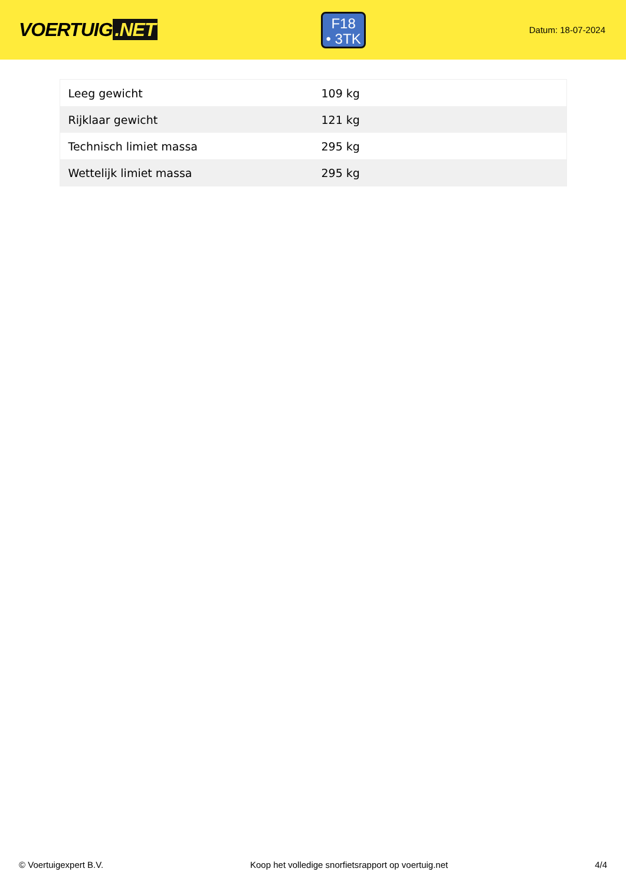VOERTUIG.NET
F18
• 3TK
Datum: 18-07-2024
| Leeg gewicht | 109 kg |
| Rijklaar gewicht | 121 kg |
| Technisch limiet massa | 295 kg |
| Wettelijk limiet massa | 295 kg |
© Voertuigexpert B.V. Koop het volledige snorfietsrapport op voertuig.net 4/4